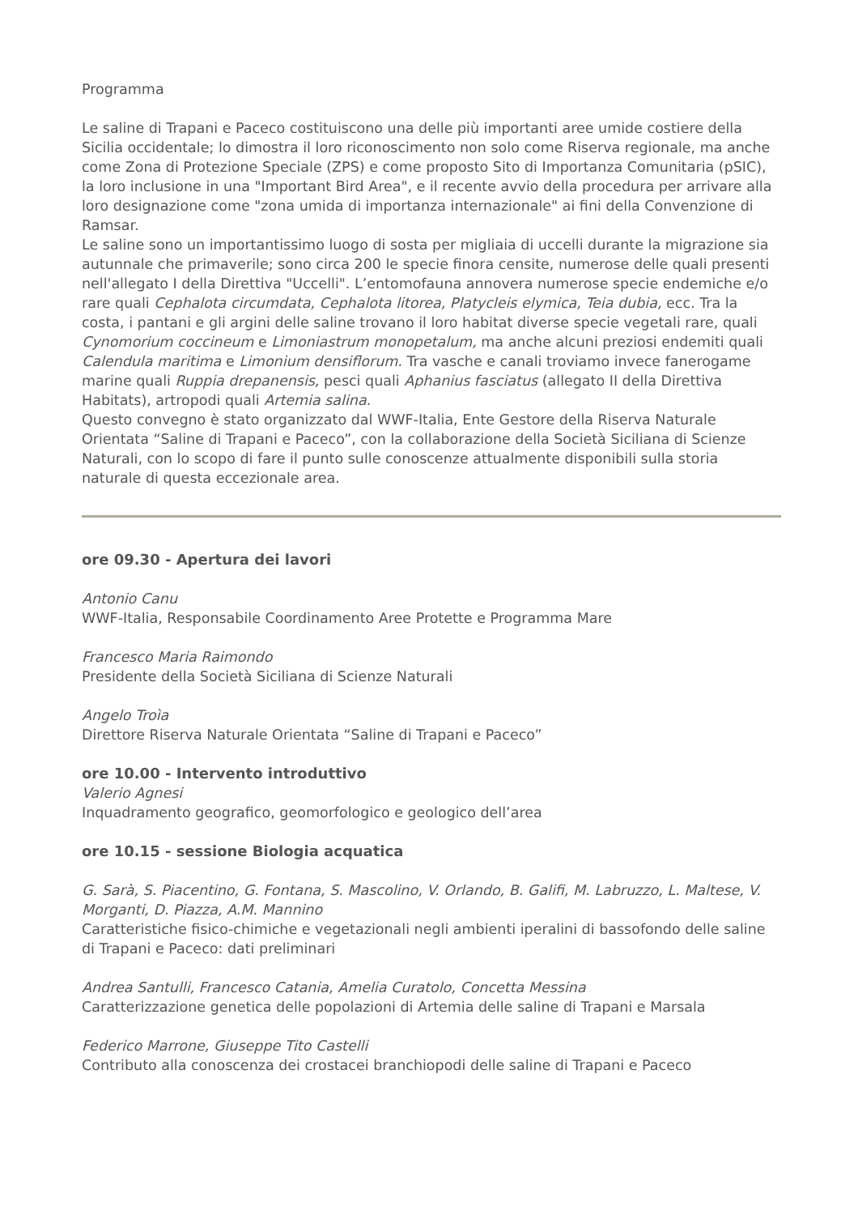Programma
Le saline di Trapani e Paceco costituiscono una delle più importanti aree umide costiere della Sicilia occidentale; lo dimostra il loro riconoscimento non solo come Riserva regionale, ma anche come Zona di Protezione Speciale (ZPS) e come proposto Sito di Importanza Comunitaria (pSIC), la loro inclusione in una "Important Bird Area", e il recente avvio della procedura per arrivare alla loro designazione come "zona umida di importanza internazionale" ai fini della Convenzione di Ramsar.
Le saline sono un importantissimo luogo di sosta per migliaia di uccelli durante la migrazione sia autunnale che primaverile; sono circa 200 le specie finora censite, numerose delle quali presenti nell'allegato I della Direttiva "Uccelli". L’entomofauna annovera numerose specie endemiche e/o rare quali Cephalota circumdata, Cephalota litorea, Platycleis elymica, Teia dubia, ecc. Tra la costa, i pantani e gli argini delle saline trovano il loro habitat diverse specie vegetali rare, quali Cynomorium coccineum e Limoniastrum monopetalum, ma anche alcuni preziosi endemiti quali Calendula maritima e Limonium densiflorum. Tra vasche e canali troviamo invece fanerogame marine quali Ruppia drepanensis, pesci quali Aphanius fasciatus (allegato II della Direttiva Habitats), artropodi quali Artemia salina.
Questo convegno è stato organizzato dal WWF-Italia, Ente Gestore della Riserva Naturale Orientata “Saline di Trapani e Paceco”, con la collaborazione della Società Siciliana di Scienze Naturali, con lo scopo di fare il punto sulle conoscenze attualmente disponibili sulla storia naturale di questa eccezionale area.
ore 09.30 - Apertura dei lavori
Antonio Canu
WWF-Italia, Responsabile Coordinamento Aree Protette e Programma Mare
Francesco Maria Raimondo
Presidente della Società Siciliana di Scienze Naturali
Angelo Troìa
Direttore Riserva Naturale Orientata “Saline di Trapani e Paceco”
ore 10.00 - Intervento introduttivo
Valerio Agnesi
Inquadramento geografico, geomorfologico e geologico dell’area
ore 10.15 - sessione Biologia acquatica
G. Sarà, S. Piacentino, G. Fontana, S. Mascolino, V. Orlando, B. Galifi, M. Labruzzo, L. Maltese, V. Morganti, D. Piazza, A.M. Mannino
Caratteristiche fisico-chimiche e vegetazionali negli ambienti iperalini di bassofondo delle saline di Trapani e Paceco: dati preliminari
Andrea Santulli, Francesco Catania, Amelia Curatolo, Concetta Messina
Caratterizzazione genetica delle popolazioni di Artemia delle saline di Trapani e Marsala
Federico Marrone, Giuseppe Tito Castelli
Contributo alla conoscenza dei crostacei branchiopodi delle saline di Trapani e Paceco